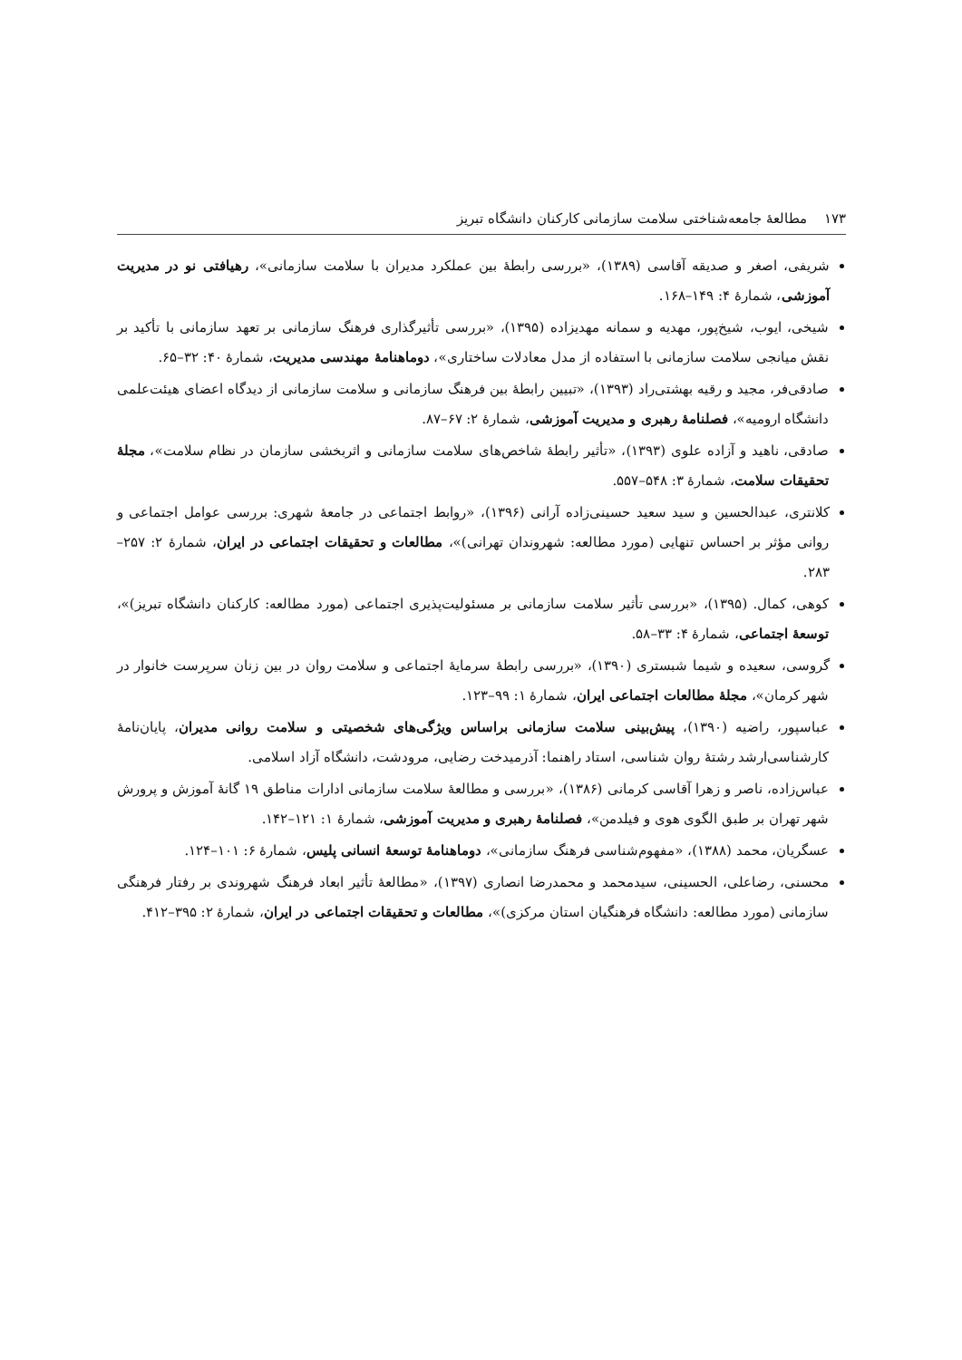۱۷۳ مطالعهٔ جامعه‌شناختی سلامت سازمانی کارکنان دانشگاه تبریز
شریفی، اصغر و صدیقه آقاسی (۱۳۸۹)، «بررسی رابطهٔ بین عملکرد مدیران با سلامت سازمانی»، رهیافتی نو در مدیریت آموزشی، شمارهٔ ۴: ۱۴۹–۱۶۸.
شیخی، ایوب، شیخ‌پور، مهدیه و سمانه مهدیزاده (۱۳۹۵)، «بررسی تأثیرگذاری فرهنگ سازمانی بر تعهد سازمانی با تأکید بر نقش میانجی سلامت سازمانی با استفاده از مدل معادلات ساختاری»، دوماهنامهٔ مهندسی مدیریت، شمارهٔ ۴۰: ۳۲–۶۵.
صادقی‌فر، مجید و رقیه بهشتی‌راد (۱۳۹۳)، «تبیین رابطهٔ بین فرهنگ سازمانی و سلامت سازمانی از دیدگاه اعضای هیئت‌علمی دانشگاه ارومیه»، فصلنامهٔ رهبری و مدیریت آموزشی، شمارهٔ ۲: ۶۷–۸۷.
صادقی، ناهید و آزاده علوی (۱۳۹۳)، «تأثیر رابطهٔ شاخص‌های سلامت سازمانی و اثربخشی سازمان در نظام سلامت»، مجلهٔ تحقیقات سلامت، شمارهٔ ۳: ۵۴۸–۵۵۷.
کلانتری، عبدالحسین و سید سعید حسینی‌زاده آرانی (۱۳۹۶)، «روابط اجتماعی در جامعهٔ شهری: بررسی عوامل اجتماعی و روانی مؤثر بر احساس تنهایی (مورد مطالعه: شهروندان تهرانی)»، مطالعات و تحقیقات اجتماعی در ایران، شمارهٔ ۲: ۲۵۷–۲۸۳.
کوهی، کمال. (۱۳۹۵)، «بررسی تأثیر سلامت سازمانی بر مسئولیت‌پذیری اجتماعی (مورد مطالعه: کارکنان دانشگاه تبریز)»، توسعهٔ اجتماعی، شمارهٔ ۴: ۳۳–۵۸.
گروسی، سعیده و شیما شبستری (۱۳۹۰)، «بررسی رابطهٔ سرمایهٔ اجتماعی و سلامت روان در بین زنان سرپرست خانوار در شهر کرمان»، مجلهٔ مطالعات اجتماعی ایران، شمارهٔ ۱: ۹۹–۱۲۳.
عباسپور، راضیه (۱۳۹۰)، پیش‌بینی سلامت سازمانی براساس ویژگی‌های شخصیتی و سلامت روانی مدیران، پایان‌نامهٔ کارشناسی‌ارشد رشتهٔ روان شناسی، استاد راهنما: آذرمیدخت رضایی، مرودشت، دانشگاه آزاد اسلامی.
عباس‌زاده، ناصر و زهرا آقاسی کرمانی (۱۳۸۶)، «بررسی و مطالعهٔ سلامت سازمانی ادارات مناطق ۱۹ گانهٔ آموزش و پرورش شهر تهران بر طبق الگوی هوی و فیلدمن»، فصلنامهٔ رهبری و مدیریت آموزشی، شمارهٔ ۱: ۱۲۱–۱۴۲.
عسگریان، محمد (۱۳۸۸)، «مفهوم‌شناسی فرهنگ سازمانی»، دوماهنامهٔ توسعهٔ انسانی پلیس، شمارهٔ ۶: ۱۰۱–۱۲۴.
محسنی، رضاعلی، الحسینی، سیدمحمد و محمدرضا انصاری (۱۳۹۷)، «مطالعهٔ تأثیر ابعاد فرهنگ شهروندی بر رفتار فرهنگی سازمانی (مورد مطالعه: دانشگاه فرهنگیان استان مرکزی)»، مطالعات و تحقیقات اجتماعی در ایران، شمارهٔ ۲: ۳۹۵–۴۱۲.